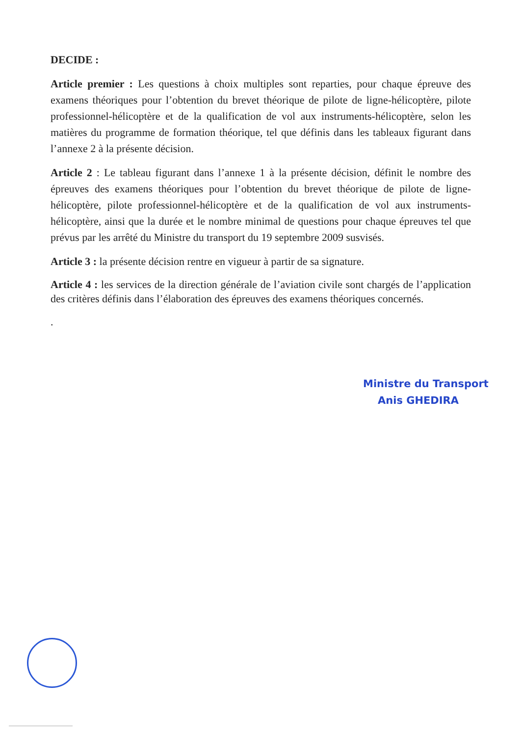DECIDE :
Article premier : Les questions à choix multiples sont reparties, pour chaque épreuve des examens théoriques pour l’obtention du brevet théorique de pilote de ligne-hélicoptère, pilote professionnel-hélicoptère et de la qualification de vol aux instruments-hélicoptère, selon les matières du programme de formation théorique, tel que définis dans les tableaux figurant dans l’annexe 2 à la présente décision.
Article 2 : Le tableau figurant dans l’annexe 1 à la présente décision, définit le nombre des épreuves des examens théoriques pour l’obtention du brevet théorique de pilote de ligne-hélicoptère, pilote professionnel-hélicoptère et de la qualification de vol aux instruments-hélicoptère, ainsi que la durée et le nombre minimal de questions pour chaque épreuves tel que prévus par les arrêté du Ministre du transport du 19 septembre 2009 susvisés.
Article 3 : la présente décision rentre en vigueur à partir de sa signature.
Article 4 : les services de la direction générale de l’aviation civile sont chargés de l’application des critères définis dans l’élaboration des épreuves des examens théoriques concernés.
.
Ministre du Transport
Anis GHEDIRA